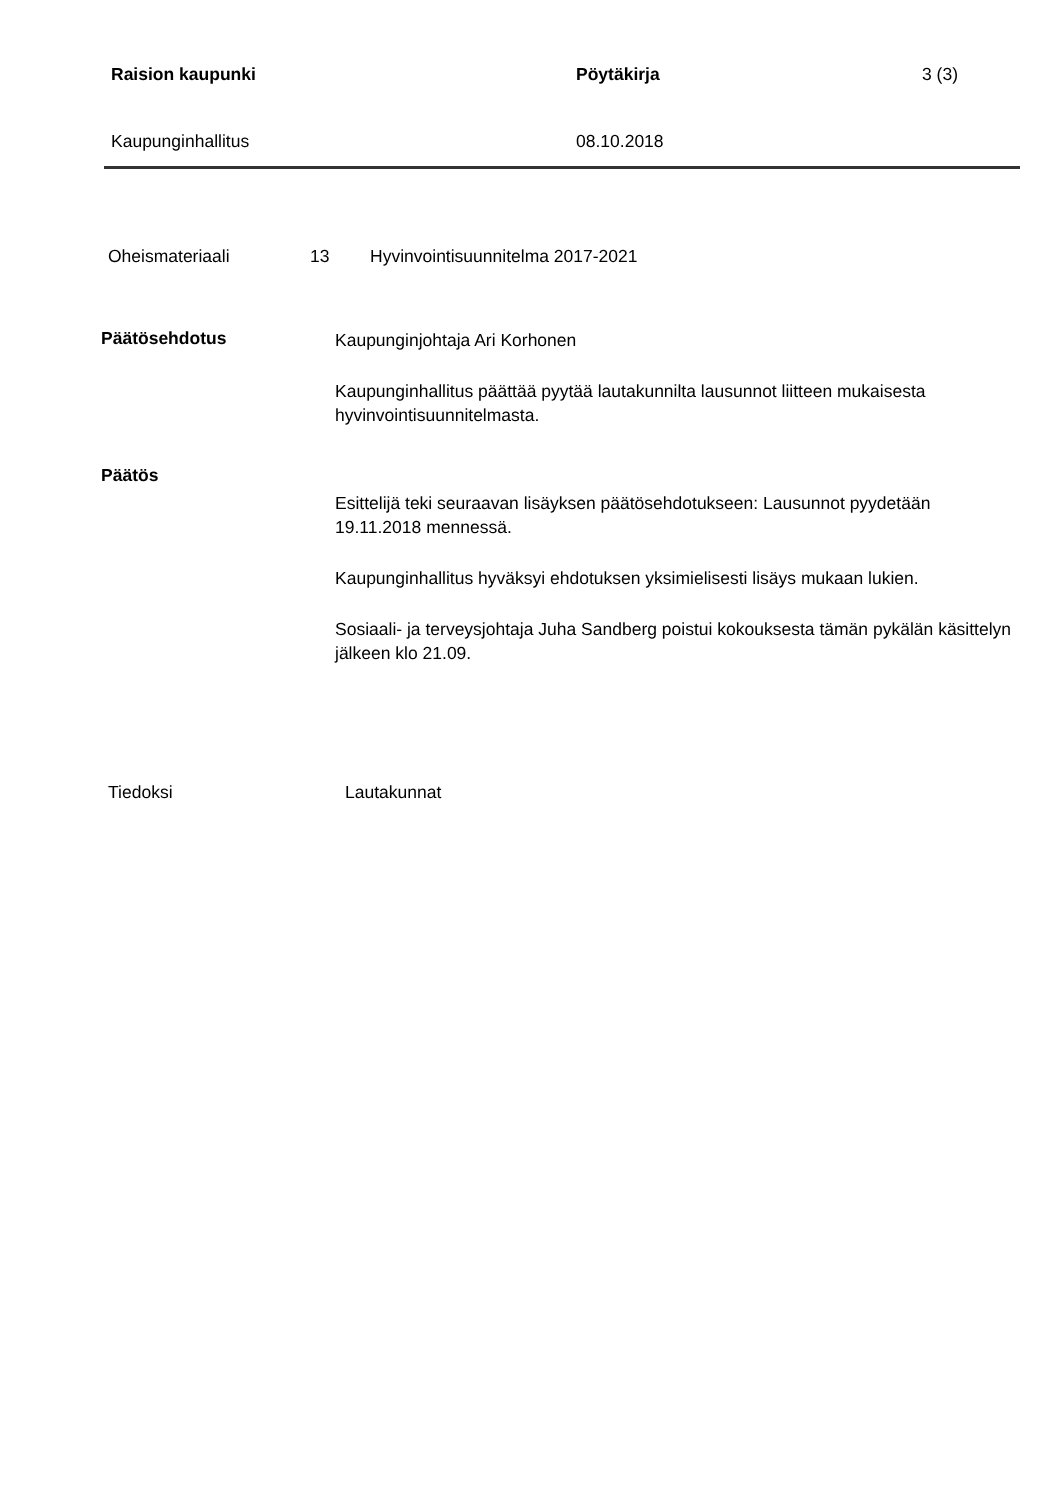Raision kaupunki Pöytäkirja 3 (3)
Kaupunginhallitus 08.10.2018
Oheismateriaali 13 Hyvinvointisuunnitelma 2017-2021
Päätösehdotus
Kaupunginjohtaja Ari Korhonen
Kaupunginhallitus päättää pyytää lautakunnilta lausunnot liitteen mukaisesta hyvinvointisuunnitelmasta.
Päätös
Esittelijä teki seuraavan lisäyksen päätösehdotukseen: Lausunnot pyydetään 19.11.2018 mennessä.
Kaupunginhallitus hyväksyi ehdotuksen yksimielisesti lisäys mukaan lukien.
Sosiaali- ja terveysjohtaja Juha Sandberg poistui kokouksesta tämän pykälän käsittelyn jälkeen klo 21.09.
Tiedoksi Lautakunnat